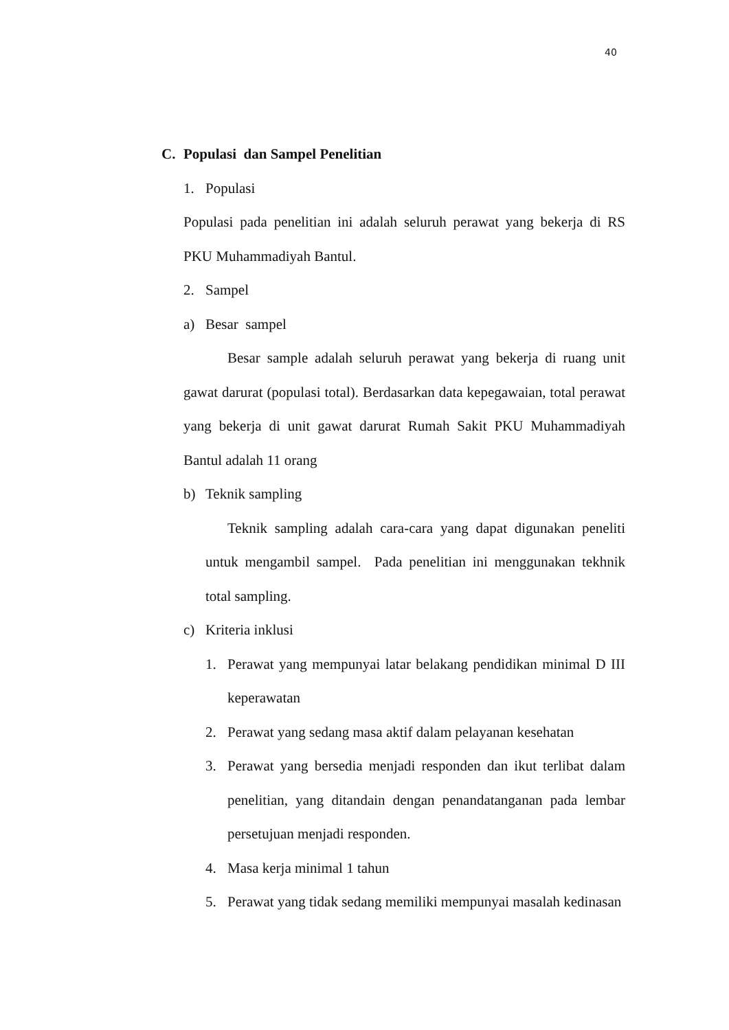40
C. Populasi dan Sampel Penelitian
1. Populasi
Populasi pada penelitian ini adalah seluruh perawat yang bekerja di RS PKU Muhammadiyah Bantul.
2. Sampel
a) Besar sampel
Besar sample adalah seluruh perawat yang bekerja di ruang unit gawat darurat (populasi total). Berdasarkan data kepegawaian, total perawat yang bekerja di unit gawat darurat Rumah Sakit PKU Muhammadiyah Bantul adalah 11 orang
b) Teknik sampling
Teknik sampling adalah cara-cara yang dapat digunakan peneliti untuk mengambil sampel. Pada penelitian ini menggunakan tekhnik total sampling.
c) Kriteria inklusi
1. Perawat yang mempunyai latar belakang pendidikan minimal D III keperawatan
2. Perawat yang sedang masa aktif dalam pelayanan kesehatan
3. Perawat yang bersedia menjadi responden dan ikut terlibat dalam penelitian, yang ditandain dengan penandatanganan pada lembar persetujuan menjadi responden.
4. Masa kerja minimal 1 tahun
5. Perawat yang tidak sedang memiliki mempunyai masalah kedinasan